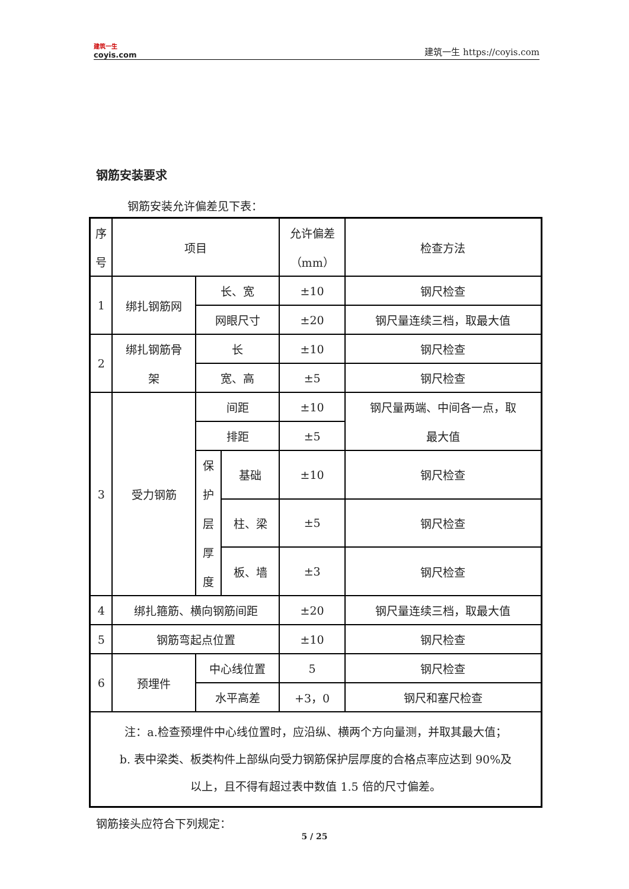建筑一生
coyis.com
建筑一生 https://coyis.com
钢筋安装要求
钢筋安装允许偏差见下表：
| 序 号 | 项目 | | | 允许偏差 （mm） | 检查方法 |
| 1 | 绑扎钢筋网 | 长、宽 | | ±10 | 钢尺检查 |
| | | 网眼尺寸 | | ±20 | 钢尺量连续三档，取最大值 |
| 2 | 绑扎钢筋骨 架 | 长 | | ±10 | 钢尺检查 |
| | | 宽、高 | | ±5 | 钢尺检查 |
| 3 | 受力钢筋 | 间距 | | ±10 | 钢尺量两端、中间各一点，取 最大值 |
| | | 排距 | | ±5 | |
| | | 保 护 层 厚 度 | 基础 | ±10 | 钢尺检查 |
| | | | 柱、梁 | ±5 | 钢尺检查 |
| | | | 板、墙 | ±3 | 钢尺检查 |
| 4 | 绑扎箍筋、横向钢筋间距 | | | ±20 | 钢尺量连续三档，取最大值 |
| 5 | 钢筋弯起点位置 | | | ±10 | 钢尺检查 |
| 6 | 预埋件 | 中心线位置 | | 5 | 钢尺检查 |
| | | 水平高差 | | +3，0 | 钢尺和塞尺检查 |
| 注：a.检查预埋件中心线位置时，应沿纵、横两个方向量测，并取其最大值； b. 表中梁类、板类构件上部纵向受力钢筋保护层厚度的合格点率应达到 90%及 以上，且不得有超过表中数值 1.5 倍的尺寸偏差。 | | | | | |
钢筋接头应符合下列规定：
5 / 25